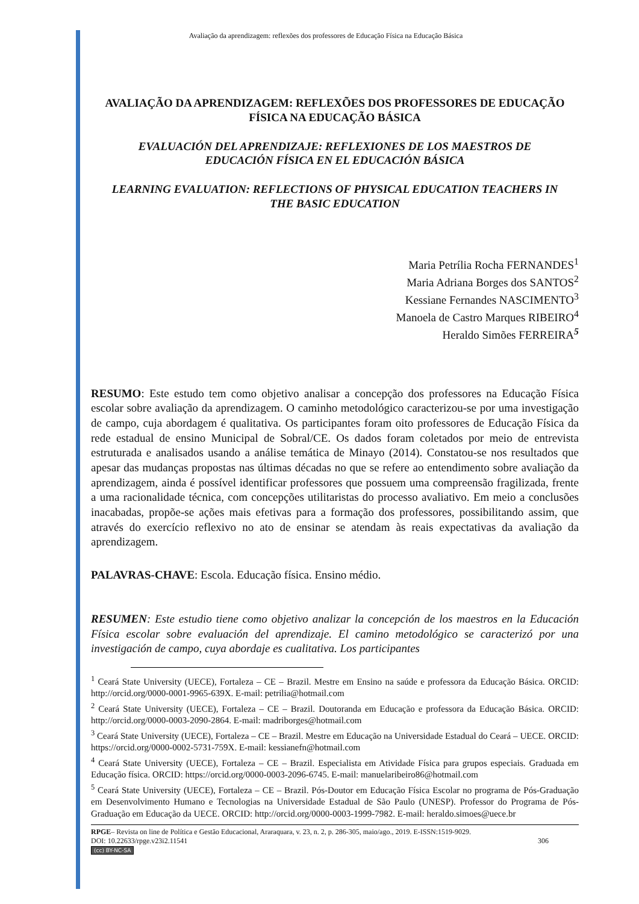Avaliação da aprendizagem: reflexões dos professores de Educação Física na Educação Básica
AVALIAÇÃO DA APRENDIZAGEM: REFLEXÕES DOS PROFESSORES DE EDUCAÇÃO FÍSICA NA EDUCAÇÃO BÁSICA
EVALUACIÓN DEL APRENDIZAJE: REFLEXIONES DE LOS MAESTROS DE EDUCACIÓN FÍSICA EN EL EDUCACIÓN BÁSICA
LEARNING EVALUATION: REFLECTIONS OF PHYSICAL EDUCATION TEACHERS IN THE BASIC EDUCATION
Maria Petrília Rocha FERNANDES<sup>1</sup>
Maria Adriana Borges dos SANTOS<sup>2</sup>
Kessiane Fernandes NASCIMENTO<sup>3</sup>
Manoela de Castro Marques RIBEIRO<sup>4</sup>
Heraldo Simões FERREIRA<sup>5</sup>
RESUMO: Este estudo tem como objetivo analisar a concepção dos professores na Educação Física escolar sobre avaliação da aprendizagem. O caminho metodológico caracterizou-se por uma investigação de campo, cuja abordagem é qualitativa. Os participantes foram oito professores de Educação Física da rede estadual de ensino Municipal de Sobral/CE. Os dados foram coletados por meio de entrevista estruturada e analisados usando a análise temática de Minayo (2014). Constatou-se nos resultados que apesar das mudanças propostas nas últimas décadas no que se refere ao entendimento sobre avaliação da aprendizagem, ainda é possível identificar professores que possuem uma compreensão fragilizada, frente a uma racionalidade técnica, com concepções utilitaristas do processo avaliativo. Em meio a conclusões inacabadas, propõe-se ações mais efetivas para a formação dos professores, possibilitando assim, que através do exercício reflexivo no ato de ensinar se atendam às reais expectativas da avaliação da aprendizagem.
PALAVRAS-CHAVE: Escola. Educação física. Ensino médio.
RESUMEN: Este estudio tiene como objetivo analizar la concepción de los maestros en la Educación Física escolar sobre evaluación del aprendizaje. El camino metodológico se caracterizó por una investigación de campo, cuya abordaje es cualitativa. Los participantes
<sup>1</sup> Ceará State University (UECE), Fortaleza – CE – Brazil. Mestre em Ensino na saúde e professora da Educação Básica. ORCID: http://orcid.org/0000-0001-9965-639X. E-mail: petrilia@hotmail.com
<sup>2</sup> Ceará State University (UECE), Fortaleza – CE – Brazil. Doutoranda em Educação e professora da Educação Básica. ORCID: http://orcid.org/0000-0003-2090-2864. E-mail: madriborges@hotmail.com
<sup>3</sup> Ceará State University (UECE), Fortaleza – CE – Brazil. Mestre em Educação na Universidade Estadual do Ceará – UECE. ORCID: https://orcid.org/0000-0002-5731-759X. E-mail: kessianefn@hotmail.com
<sup>4</sup> Ceará State University (UECE), Fortaleza – CE – Brazil. Especialista em Atividade Física para grupos especiais. Graduada em Educação física. ORCID: https://orcid.org/0000-0003-2096-6745. E-mail: manuelaribeiro86@hotmail.com
<sup>5</sup> Ceará State University (UECE), Fortaleza – CE – Brazil. Pós-Doutor em Educação Física Escolar no programa de Pós-Graduação em Desenvolvimento Humano e Tecnologias na Universidade Estadual de São Paulo (UNESP). Professor do Programa de Pós-Graduação em Educação da UECE. ORCID: http://orcid.org/0000-0003-1999-7982. E-mail: heraldo.simoes@uece.br
RPGE– Revista on line de Política e Gestão Educacional, Araraquara, v. 23, n. 2, p. 286-305, maio/ago., 2019. E-ISSN:1519-9029.
DOI: 10.22633/rpge.v23i2.11541 306
(cc) BY-NC-SA